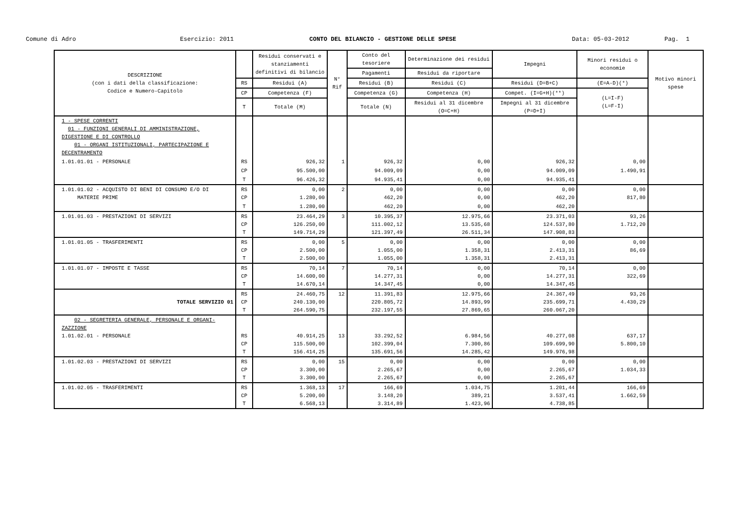Comune di Adro
Esercizio: 2011
CONTO DEL BILANCIO - GESTIONE DELLE SPESE
Data: 05-03-2012
Pag. 1
| DESCRIZIONE (con i dati della classificazione: Codice e Numero-Capitolo | | Residui conservati e stanziamenti definitivi di bilancio | N° Rif | Conto del tesoriere | Determinazione dei residui | Impegni | Minori residui o economie | Motivo minori spese |
| --- | --- | --- | --- | --- | --- | --- | --- | --- |
| | | | | Pagamenti | Residui da riportare | | | |
| | RS | Residui (A) | | Residui (B) | Residui (C) | Residui (D=B+C) | (E=A-D)(*) | |
| | CP | Competenza (F) | | Competenza (G) | Competenza (H) | Compet. (I=G+H)(**) | (L=I-F) (L=F-I) | |
| | T | Totale (M) | | Totale (N) | Residui al 31 dicembre (O=C+H) | Impegni al 31 dicembre (P=D+I) | | |
| 1 - SPESE CORRENTI 01 - FUNZIONI GENERALI DI AMMINISTRAZIONE, DIGESTIONE E DI CONTROLLO 01 - ORGANI ISTITUZIONALI, PARTECIPAZIONE E DECENTRAMENTO | | | | | | | | |
| 1.01.01.01 - PERSONALE | RS | 926,32 | 1 | 926,32 | 0,00 | 926,32 | 0,00 | |
| | CP | 95.500,00 | | 94.009,09 | 0,00 | 94.009,09 | 1.490,91 | |
| | T | 96.426,32 | | 94.935,41 | 0,00 | 94.935,41 | | |
| 1.01.01.02 - ACQUISTO DI BENI DI CONSUMO E/O DI MATERIE PRIME | RS CP | 0,00 1.280,00 | 2 | 0,00 462,20 | 0,00 0,00 | 0,00 462,20 | 0,00 817,80 | |
| | T | 1.280,00 | | 462,20 | 0,00 | 462,20 | | |
| 1.01.01.03 - PRESTAZIONI DI SERVIZI | RS CP T | 23.464,29 126.250,00 149.714,29 | 3 | 10.395,37 111.002,12 121.397,49 | 12.975,66 13.535,68 26.511,34 | 23.371,03 124.537,80 147.908,83 | 93,26 1.712,20 | |
| 1.01.01.05 - TRASFERIMENTI | RS CP T | 0,00 2.500,00 2.500,00 | 5 | 0,00 1.055,00 1.055,00 | 0,00 1.358,31 1.358,31 | 0,00 2.413,31 2.413,31 | 0,00 86,69 | |
| 1.01.01.07 - IMPOSTE E TASSE | RS CP T | 70,14 14.600,00 14.670,14 | 7 | 70,14 14.277,31 14.347,45 | 0,00 0,00 0,00 | 70,14 14.277,31 14.347,45 | 0,00 322,69 | |
| TOTALE SERVIZIO 01 | RS CP T | 24.460,75 240.130,00 264.590,75 | 12 | 11.391,83 220.805,72 232.197,55 | 12.975,66 14.893,99 27.869,65 | 24.367,49 235.699,71 260.067,20 | 93,26 4.430,29 | |
| 02 - SEGRETERIA GENERALE, PERSONALE E ORGANI-ZAZZIONE 1.01.02.01 - PERSONALE | RS CP T | 40.914,25 115.500,00 156.414,25 | 13 | 33.292,52 102.399,04 135.691,56 | 6.984,56 7.300,86 14.285,42 | 40.277,08 109.699,90 149.976,98 | 637,17 5.800,10 | |
| 1.01.02.03 - PRESTAZIONI DI SERVIZI | RS CP T | 0,00 3.300,00 3.300,00 | 15 | 0,00 2.265,67 2.265,67 | 0,00 0,00 0,00 | 0,00 2.265,67 2.265,67 | 0,00 1.034,33 | |
| 1.01.02.05 - TRASFERIMENTI | RS CP T | 1.368,13 5.200,00 6.568,13 | 17 | 166,69 3.148,20 3.314,89 | 1.034,75 389,21 1.423,96 | 1.201,44 3.537,41 4.738,85 | 166,69 1.662,59 | |